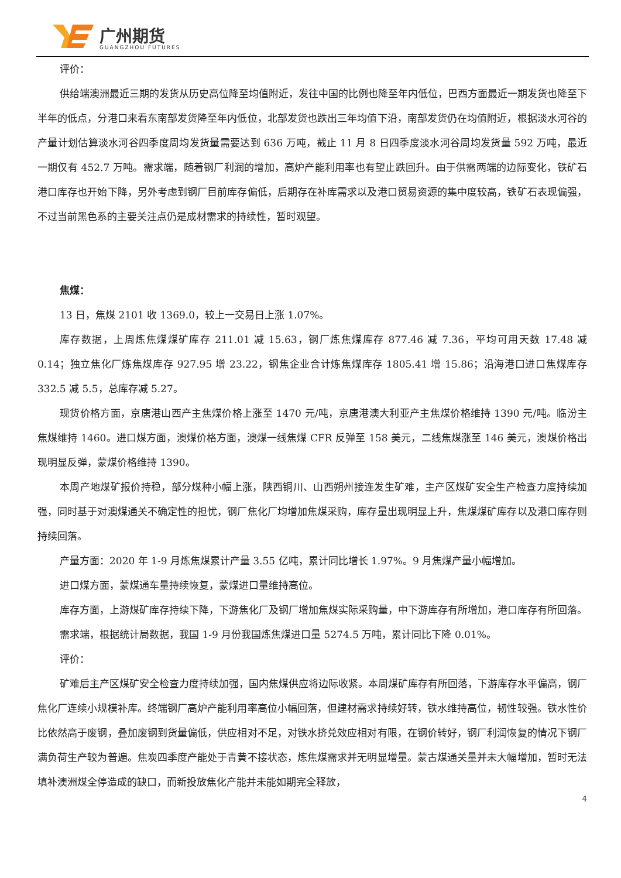广州期货
GUANGZHOU FUTURES
评价：
供给端澳洲最近三期的发货从历史高位降至均值附近，发往中国的比例也降至年内低位，巴西方面最近一期发货也降至下半年的低点，分港口来看东南部发货降至年内低位，北部发货也跌出三年均值下沿，南部发货仍在均值附近，根据淡水河谷的产量计划估算淡水河谷四季度周均发货量需要达到 636 万吨，截止 11 月 8 日四季度淡水河谷周均发货量 592 万吨，最近一期仅有 452.7 万吨。需求端，随着钢厂利润的增加，高炉产能利用率也有望止跌回升。由于供需两端的边际变化，铁矿石港口库存也开始下降，另外考虑到钢厂目前库存偏低，后期存在补库需求以及港口贸易资源的集中度较高，铁矿石表现偏强，不过当前黑色系的主要关注点仍是成材需求的持续性，暂时观望。
焦煤：
13 日，焦煤 2101 收 1369.0，较上一交易日上涨 1.07%。
库存数据，上周炼焦煤煤矿库存 211.01 减 15.63，钢厂炼焦煤库存 877.46 减 7.36，平均可用天数 17.48 减 0.14；独立焦化厂炼焦煤库存 927.95 增 23.22，钢焦企业合计炼焦煤库存 1805.41 增 15.86；沿海港口进口焦煤库存 332.5 减 5.5，总库存减 5.27。
现货价格方面，京唐港山西产主焦煤价格上涨至 1470 元/吨，京唐港澳大利亚产主焦煤价格维持 1390 元/吨。临汾主焦煤维持 1460。进口煤方面，澳煤价格方面，澳煤一线焦煤 CFR 反弹至 158 美元，二线焦煤涨至 146 美元，澳煤价格出现明显反弹，蒙煤价格维持 1390。
本周产地煤矿报价持稳，部分煤种小幅上涨，陕西铜川、山西朔州接连发生矿难，主产区煤矿安全生产检查力度持续加强，同时基于对澳煤通关不确定性的担忧，钢厂焦化厂均增加焦煤采购，库存量出现明显上升，焦煤煤矿库存以及港口库存则持续回落。
产量方面：2020 年 1-9 月炼焦煤累计产量 3.55 亿吨，累计同比增长 1.97%。9 月焦煤产量小幅增加。
进口煤方面，蒙煤通车量持续恢复，蒙煤进口量维持高位。
库存方面，上游煤矿库存持续下降，下游焦化厂及钢厂增加焦煤实际采购量，中下游库存有所增加，港口库存有所回落。
需求端，根据统计局数据，我国 1-9 月份我国炼焦煤进口量 5274.5 万吨，累计同比下降 0.01%。
评价：
矿难后主产区煤矿安全检查力度持续加强，国内焦煤供应将边际收紧。本周煤矿库存有所回落，下游库存水平偏高，钢厂焦化厂连续小规模补库。终端钢厂高炉产能利用率高位小幅回落，但建材需求持续好转，铁水维持高位，韧性较强。铁水性价比依然高于废钢，叠加废钢到货量偏低，供应相对不足，对铁水挤兑效应相对有限，在钢价转好，钢厂利润恢复的情况下钢厂满负荷生产较为普遍。焦炭四季度产能处于青黄不接状态，炼焦煤需求并无明显增量。蒙古煤通关量并未大幅增加，暂时无法填补澳洲煤全停造成的缺口，而新投放焦化产能并未能如期完全释放，
4